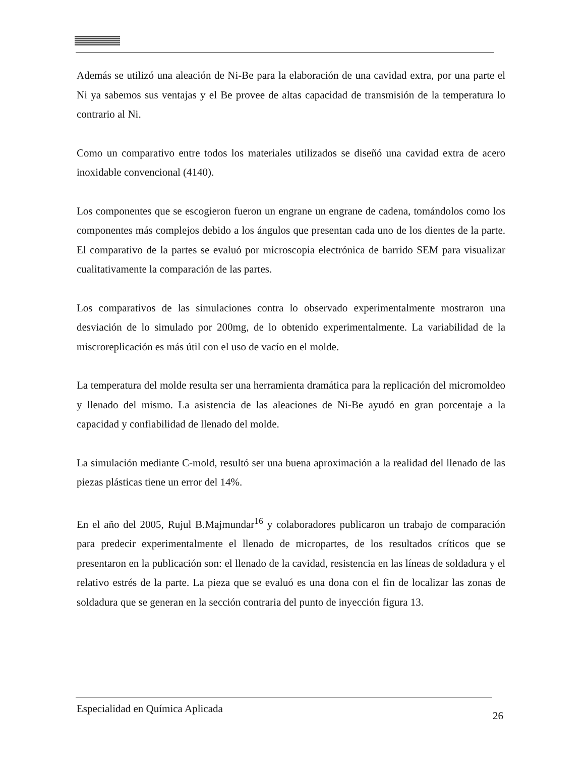Además se utilizó una aleación de Ni-Be para la elaboración de una cavidad extra, por una parte el Ni ya sabemos sus ventajas y el Be provee de altas capacidad de transmisión de la temperatura lo contrario al Ni.
Como un comparativo entre todos los materiales utilizados se diseñó una cavidad extra de acero inoxidable convencional (4140).
Los componentes que se escogieron fueron un engrane un engrane de cadena, tomándolos como los componentes más complejos debido a los ángulos que presentan cada uno de los dientes de la parte. El comparativo de la partes se evaluó por microscopia electrónica de barrido SEM para visualizar cualitativamente la comparación de las partes.
Los comparativos de las simulaciones contra lo observado experimentalmente mostraron una desviación de lo simulado por 200mg, de lo obtenido experimentalmente. La variabilidad de la miscroreplicación es más útil con el uso de vacío en el molde.
La temperatura del molde resulta ser una herramienta dramática para la replicación del micromoldeo y llenado del mismo. La asistencia de las aleaciones de Ni-Be ayudó en gran porcentaje a la capacidad y confiabilidad de llenado del molde.
La simulación mediante C-mold, resultó ser una buena aproximación a la realidad del llenado de las piezas plásticas tiene un error del 14%.
En el año del 2005, Rujul B.Majmundar<sup>16</sup> y colaboradores publicaron un trabajo de comparación para predecir experimentalmente el llenado de micropartes, de los resultados críticos que se presentaron en la publicación son: el llenado de la cavidad, resistencia en las líneas de soldadura y el relativo estrés de la parte. La pieza que se evaluó es una dona con el fin de localizar las zonas de soldadura que se generan en la sección contraria del punto de inyección figura 13.
Especialidad en Química Aplicada 26